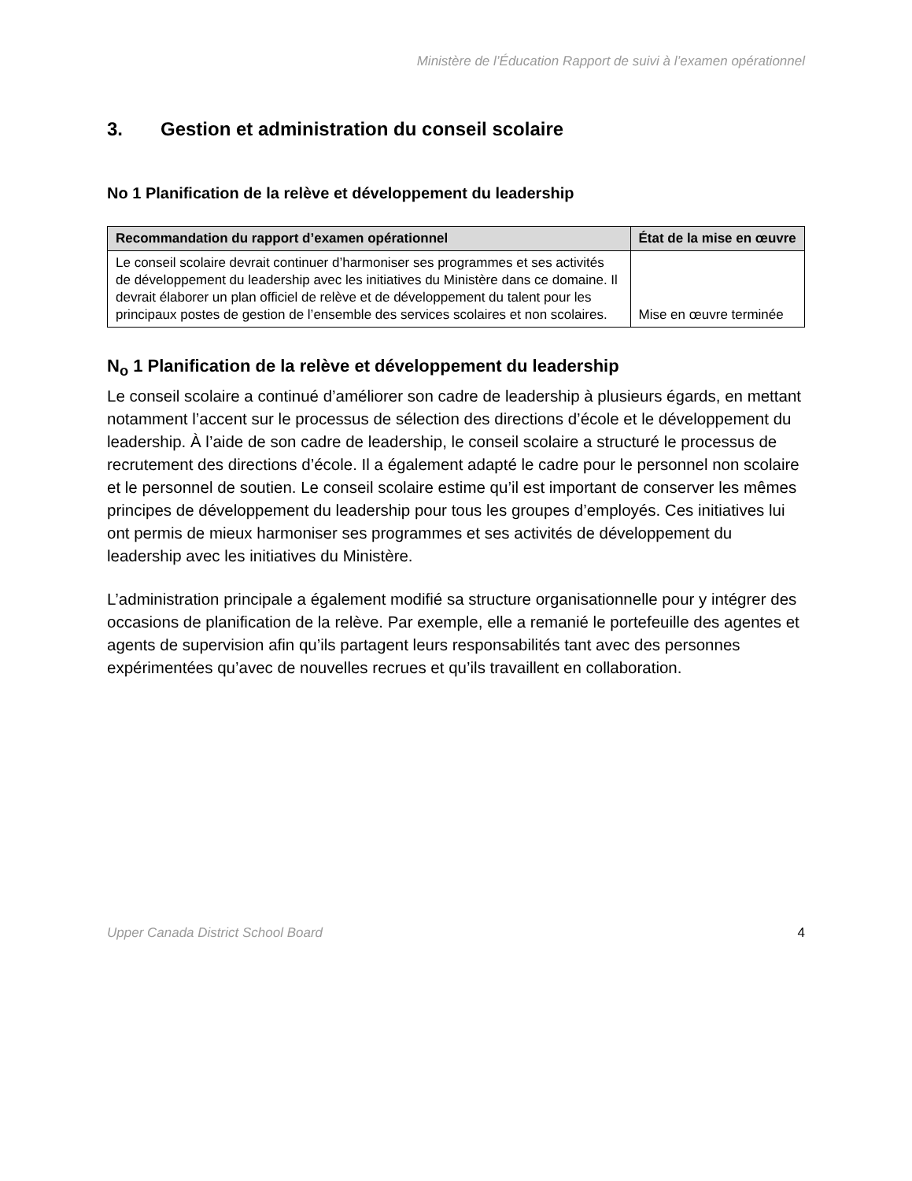Ministère de l’Éducation Rapport de suivi à l’examen opérationnel
3. Gestion et administration du conseil scolaire
No 1 Planification de la relève et développement du leadership
| Recommandation du rapport d’examen opérationnel | État de la mise en œuvre |
| --- | --- |
| Le conseil scolaire devrait continuer d’harmoniser ses programmes et ses activités de développement du leadership avec les initiatives du Ministère dans ce domaine. Il devrait élaborer un plan officiel de relève et de développement du talent pour les principaux postes de gestion de l’ensemble des services scolaires et non scolaires. | Mise en œuvre terminée |
N<sub>o</sub> 1 Planification de la relève et développement du leadership
Le conseil scolaire a continué d’améliorer son cadre de leadership à plusieurs égards, en mettant notamment l’accent sur le processus de sélection des directions d’école et le développement du leadership. À l’aide de son cadre de leadership, le conseil scolaire a structuré le processus de recrutement des directions d’école. Il a également adapté le cadre pour le personnel non scolaire et le personnel de soutien. Le conseil scolaire estime qu’il est important de conserver les mêmes principes de développement du leadership pour tous les groupes d’employés. Ces initiatives lui ont permis de mieux harmoniser ses programmes et ses activités de développement du leadership avec les initiatives du Ministère.
L’administration principale a également modifié sa structure organisationnelle pour y intégrer des occasions de planification de la relève. Par exemple, elle a remanié le portefeuille des agentes et agents de supervision afin qu’ils partagent leurs responsabilités tant avec des personnes expérimentées qu’avec de nouvelles recrues et qu’ils travaillent en collaboration.
Upper Canada District School Board 4